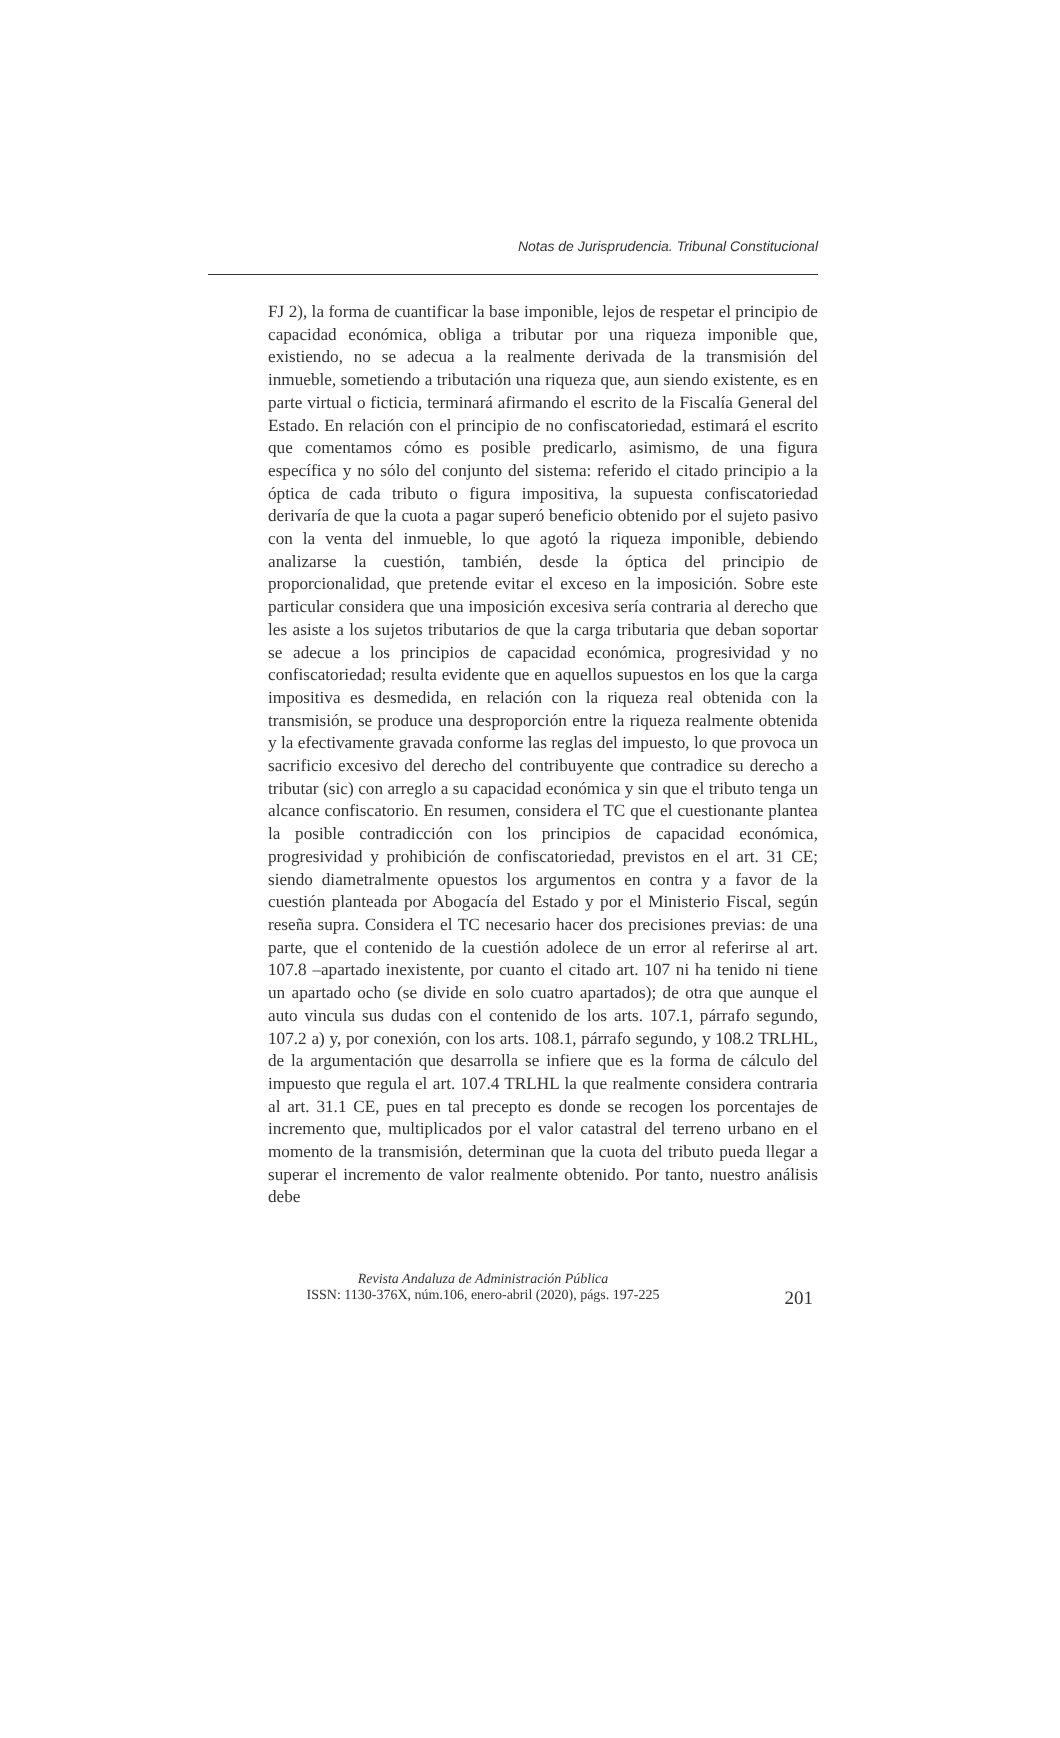Notas de Jurisprudencia. Tribunal Constitucional
FJ 2), la forma de cuantificar la base imponible, lejos de respetar el principio de capacidad económica, obliga a tributar por una riqueza imponible que, existiendo, no se adecua a la realmente derivada de la transmisión del inmueble, sometiendo a tributación una riqueza que, aun siendo existente, es en parte virtual o ficticia, terminará afirmando el escrito de la Fiscalía General del Estado. En relación con el principio de no confiscatoriedad, estimará el escrito que comentamos cómo es posible predicarlo, asimismo, de una figura específica y no sólo del conjunto del sistema: referido el citado principio a la óptica de cada tributo o figura impositiva, la supuesta confiscatoriedad derivaría de que la cuota a pagar superó beneficio obtenido por el sujeto pasivo con la venta del inmueble, lo que agotó la riqueza imponible, debiendo analizarse la cuestión, también, desde la óptica del principio de proporcionalidad, que pretende evitar el exceso en la imposición. Sobre este particular considera que una imposición excesiva sería contraria al derecho que les asiste a los sujetos tributarios de que la carga tributaria que deban soportar se adecue a los principios de capacidad económica, progresividad y no confiscatoriedad; resulta evidente que en aquellos supuestos en los que la carga impositiva es desmedida, en relación con la riqueza real obtenida con la transmisión, se produce una desproporción entre la riqueza realmente obtenida y la efectivamente gravada conforme las reglas del impuesto, lo que provoca un sacrificio excesivo del derecho del contribuyente que contradice su derecho a tributar (sic) con arreglo a su capacidad económica y sin que el tributo tenga un alcance confiscatorio. En resumen, considera el TC que el cuestionante plantea la posible contradicción con los principios de capacidad económica, progresividad y prohibición de confiscatoriedad, previstos en el art. 31 CE; siendo diametralmente opuestos los argumentos en contra y a favor de la cuestión planteada por Abogacía del Estado y por el Ministerio Fiscal, según reseña supra. Considera el TC necesario hacer dos precisiones previas: de una parte, que el contenido de la cuestión adolece de un error al referirse al art. 107.8 –apartado inexistente, por cuanto el citado art. 107 ni ha tenido ni tiene un apartado ocho (se divide en solo cuatro apartados); de otra que aunque el auto vincula sus dudas con el contenido de los arts. 107.1, párrafo segundo, 107.2 a) y, por conexión, con los arts. 108.1, párrafo segundo, y 108.2 TRLHL, de la argumentación que desarrolla se infiere que es la forma de cálculo del impuesto que regula el art. 107.4 TRLHL la que realmente considera contraria al art. 31.1 CE, pues en tal precepto es donde se recogen los porcentajes de incremento que, multiplicados por el valor catastral del terreno urbano en el momento de la transmisión, determinan que la cuota del tributo pueda llegar a superar el incremento de valor realmente obtenido. Por tanto, nuestro análisis debe
Revista Andaluza de Administración Pública
ISSN: 1130-376X, núm.106, enero-abril (2020), págs. 197-225
201